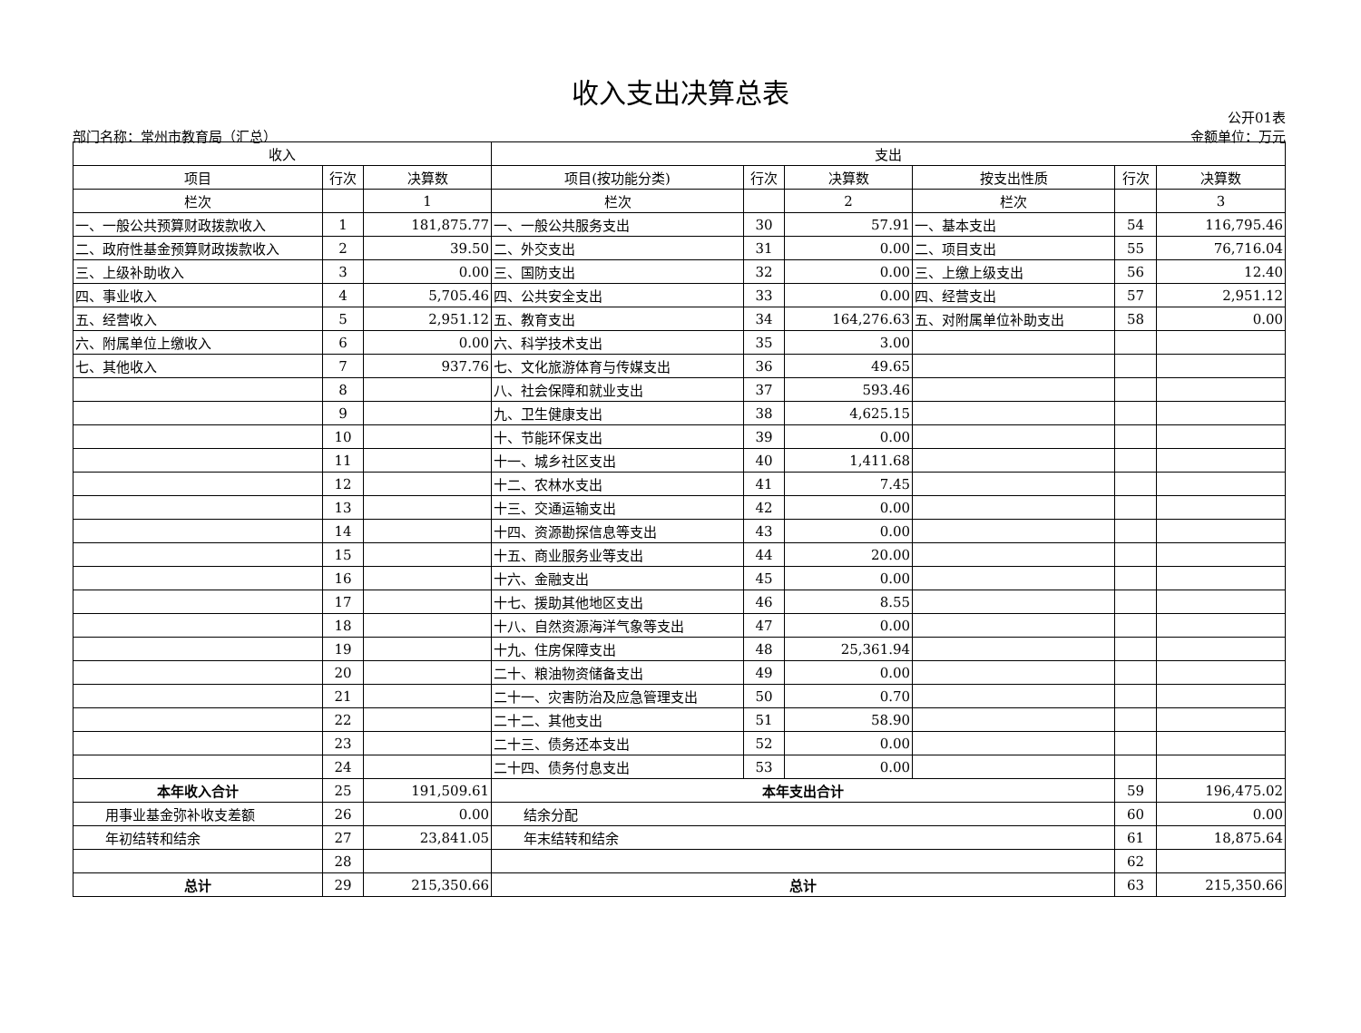收入支出决算总表
公开01表
部门名称：常州市教育局（汇总） 金额单位：万元
| 收入 | | | 支出 | | | | | |
| --- | --- | --- | --- | --- | --- | --- | --- | --- |
| 项目 | 行次 | 决算数 | 项目(按功能分类) | 行次 | 决算数 | 按支出性质 | 行次 | 决算数 |
| 栏次 | | 1 | 栏次 | | 2 | 栏次 | | 3 |
| 一、一般公共预算财政拨款收入 | 1 | 181,875.77 | 一、一般公共服务支出 | 30 | 57.91 | 一、基本支出 | 54 | 116,795.46 |
| 二、政府性基金预算财政拨款收入 | 2 | 39.50 | 二、外交支出 | 31 | 0.00 | 二、项目支出 | 55 | 76,716.04 |
| 三、上级补助收入 | 3 | 0.00 | 三、国防支出 | 32 | 0.00 | 三、上缴上级支出 | 56 | 12.40 |
| 四、事业收入 | 4 | 5,705.46 | 四、公共安全支出 | 33 | 0.00 | 四、经营支出 | 57 | 2,951.12 |
| 五、经营收入 | 5 | 2,951.12 | 五、教育支出 | 34 | 164,276.63 | 五、对附属单位补助支出 | 58 | 0.00 |
| 六、附属单位上缴收入 | 6 | 0.00 | 六、科学技术支出 | 35 | 3.00 | | | |
| 七、其他收入 | 7 | 937.76 | 七、文化旅游体育与传媒支出 | 36 | 49.65 | | | |
| | 8 | | 八、社会保障和就业支出 | 37 | 593.46 | | | |
| | 9 | | 九、卫生健康支出 | 38 | 4,625.15 | | | |
| | 10 | | 十、节能环保支出 | 39 | 0.00 | | | |
| | 11 | | 十一、城乡社区支出 | 40 | 1,411.68 | | | |
| | 12 | | 十二、农林水支出 | 41 | 7.45 | | | |
| | 13 | | 十三、交通运输支出 | 42 | 0.00 | | | |
| | 14 | | 十四、资源勘探信息等支出 | 43 | 0.00 | | | |
| | 15 | | 十五、商业服务业等支出 | 44 | 20.00 | | | |
| | 16 | | 十六、金融支出 | 45 | 0.00 | | | |
| | 17 | | 十七、援助其他地区支出 | 46 | 8.55 | | | |
| | 18 | | 十八、自然资源海洋气象等支出 | 47 | 0.00 | | | |
| | 19 | | 十九、住房保障支出 | 48 | 25,361.94 | | | |
| | 20 | | 二十、粮油物资储备支出 | 49 | 0.00 | | | |
| | 21 | | 二十一、灾害防治及应急管理支出 | 50 | 0.70 | | | |
| | 22 | | 二十二、其他支出 | 51 | 58.90 | | | |
| | 23 | | 二十三、债务还本支出 | 52 | 0.00 | | | |
| | 24 | | 二十四、债务付息支出 | 53 | 0.00 | | | |
| 本年收入合计 | 25 | 191,509.61 | 本年支出合计 | | | | 59 | 196,475.02 |
| 用事业基金弥补收支差额 | 26 | 0.00 | 结余分配 | | | | 60 | 0.00 |
| 年初结转和结余 | 27 | 23,841.05 | 年末结转和结余 | | | | 61 | 18,875.64 |
| | 28 | | | | | | 62 | |
| 总计 | 29 | 215,350.66 | 总计 | | | | 63 | 215,350.66 |